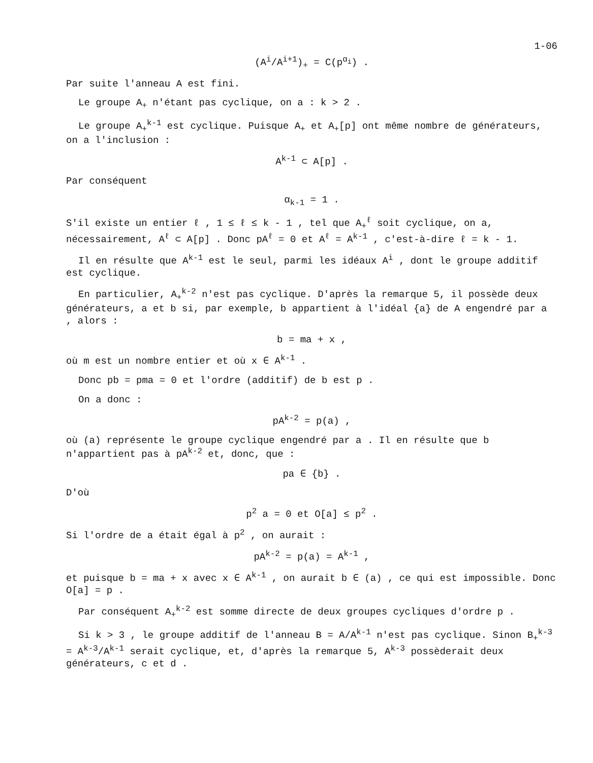1-06
(A<sup>i</sup>/A<sup>i+1</sup>)<sub>+</sub> = C(p<sup>α<sub>i</sub></sup>) .
Par suite l'anneau A est fini.
Le groupe A<sub>+</sub> n'étant pas cyclique, on a : k > 2 .
Le groupe A<sub>+</sub><sup>k-1</sup> est cyclique. Puisque A<sub>+</sub> et A<sub>+</sub>[p] ont même nombre de générateurs, on a l'inclusion :
A<sup>k-1</sup> ⊂ A[p] .
Par conséquent
α<sub>k-1</sub> = 1 .
S'il existe un entier ℓ , 1 ≤ ℓ ≤ k - 1 , tel que A<sub>+</sub><sup>ℓ</sup> soit cyclique, on a, nécessairement, A<sup>ℓ</sup> ⊂ A[p] . Donc pA<sup>ℓ</sup> = 0 et A<sup>ℓ</sup> = A<sup>k-1</sup> , c'est-à-dire ℓ = k - 1.
Il en résulte que A<sup>k-1</sup> est le seul, parmi les idéaux A<sup>i</sup> , dont le groupe additif est cyclique.
En particulier, A<sub>+</sub><sup>k-2</sup> n'est pas cyclique. D'après la remarque 5, il possède deux générateurs, a et b si, par exemple, b appartient à l'idéal {a} de A engendré par a , alors :
b = ma + x ,
où m est un nombre entier et où x ∈ A<sup>k-1</sup> .
Donc pb = pma = 0 et l'ordre (additif) de b est p .
On a donc :
pA<sup>k-2</sup> = p(a) ,
où (a) représente le groupe cyclique engendré par a . Il en résulte que b n'appartient pas à pA<sup>k-2</sup> et, donc, que :
pa ∈ {b} .
D'où
p<sup>2</sup> a = 0 et O[a] ≤ p<sup>2</sup> .
Si l'ordre de a était égal à p<sup>2</sup> , on aurait :
pA<sup>k-2</sup> = p(a) = A<sup>k-1</sup> ,
et puisque b = ma + x avec x ∈ A<sup>k-1</sup> , on aurait b ∈ (a) , ce qui est impossible. Donc O[a] = p .
Par conséquent A<sub>+</sub><sup>k-2</sup> est somme directe de deux groupes cycliques d'ordre p .
Si k > 3 , le groupe additif de l'anneau B = A/A<sup>k-1</sup> n'est pas cyclique. Sinon B<sub>+</sub><sup>k-3</sup> = A<sup>k-3</sup>/A<sup>k-1</sup> serait cyclique, et, d'après la remarque 5, A<sup>k-3</sup> possèderait deux générateurs, c et d .